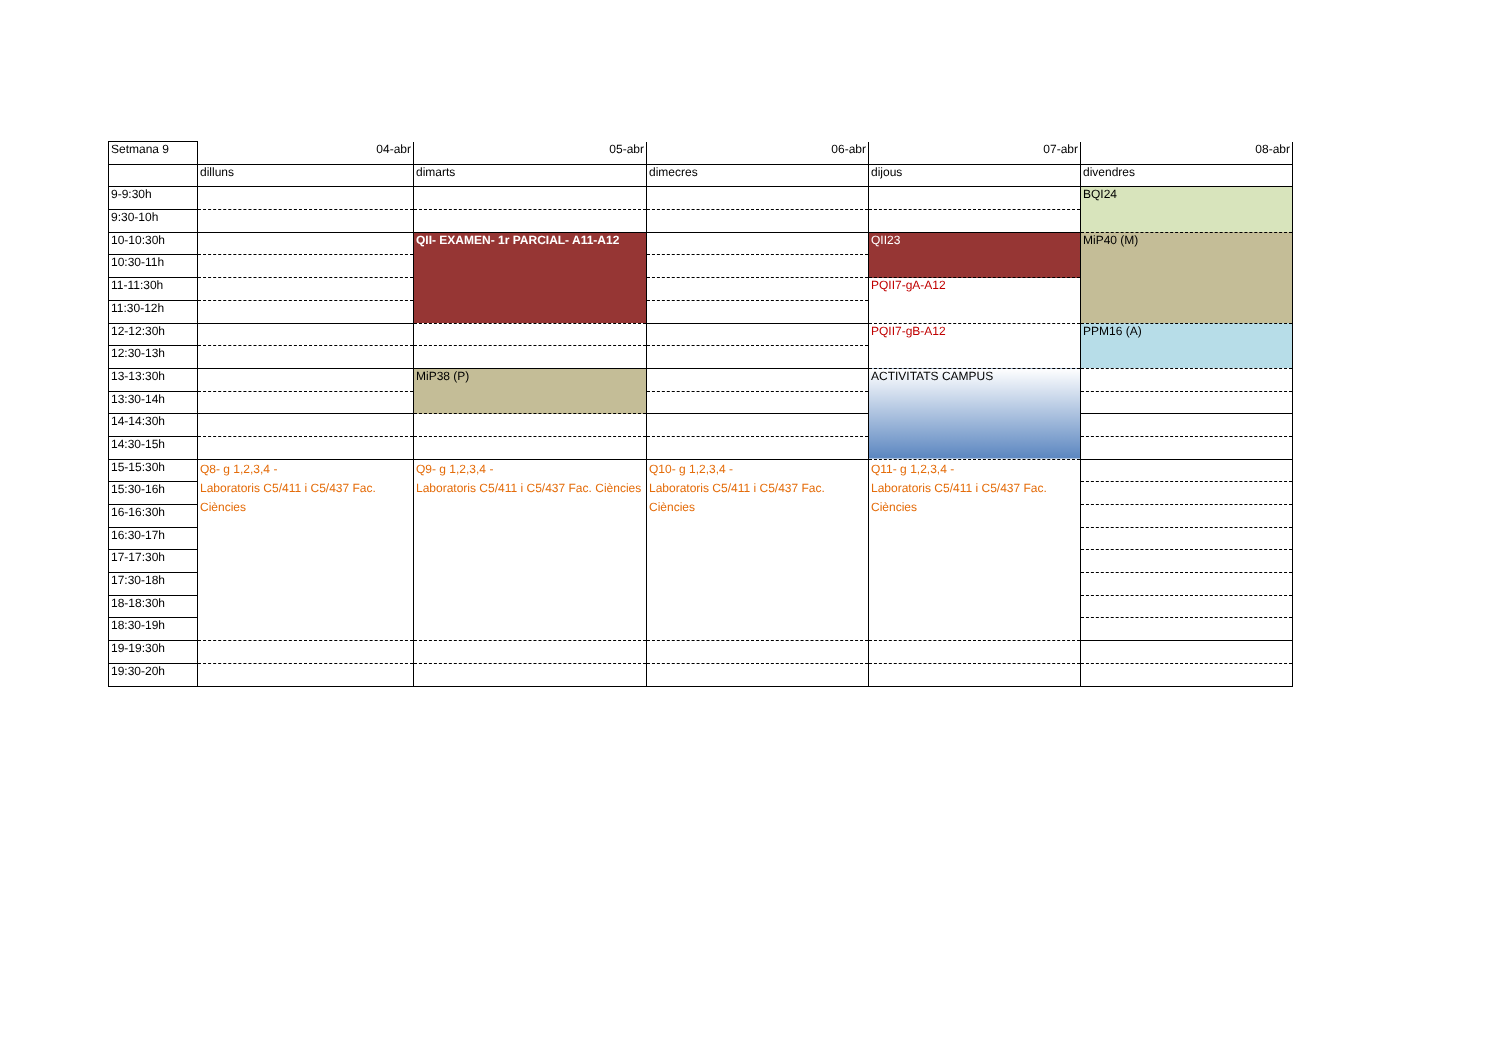| Setmana 9 | 04-abr | 05-abr | 06-abr | 07-abr | 08-abr |
| | dilluns | dimarts | dimecres | dijous | divendres |
| 9-9:30h | | | | | BQI24 |
| 9:30-10h | | | | | |
| 10-10:30h | | QII- EXAMEN- 1r PARCIAL- A11-A12 | | QII23 | MiP40 (M) |
| 10:30-11h | | | | | |
| 11-11:30h | | | | PQII7-gA-A12 | |
| 11:30-12h | | | | | |
| 12-12:30h | | | | PQII7-gB-A12 | PPM16 (A) |
| 12:30-13h | | | | | |
| 13-13:30h | | MiP38 (P) | | ACTIVITATS CAMPUS | |
| 13:30-14h | | | | | |
| 14-14:30h | | | | | |
| 14:30-15h | | | | | |
| 15-15:30h | Q8- g 1,2,3,4 - Laboratoris C5/411 i C5/437 Fac. Ciències | Q9- g 1,2,3,4 - Laboratoris C5/411 i C5/437 Fac. Ciències | Q10- g 1,2,3,4 - Laboratoris C5/411 i C5/437 Fac. Ciències | Q11- g 1,2,3,4 - Laboratoris C5/411 i C5/437 Fac. Ciències | |
| 15:30-16h | | | | | |
| 16-16:30h | | | | | |
| 16:30-17h | | | | | |
| 17-17:30h | | | | | |
| 17:30-18h | | | | | |
| 18-18:30h | | | | | |
| 18:30-19h | | | | | |
| 19-19:30h | | | | | |
| 19:30-20h | | | | | |